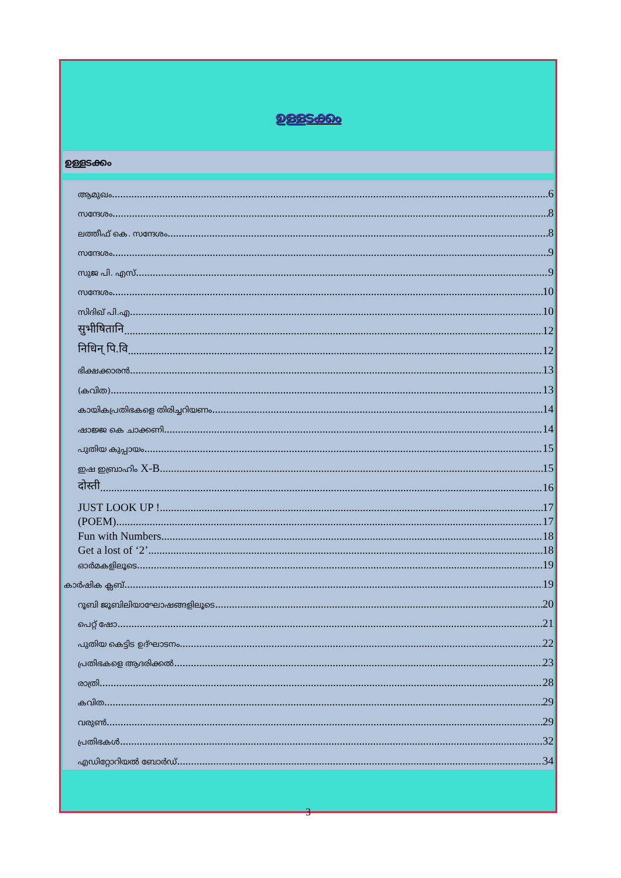ഉള്ളടക്കം
ഉള്ളടക്കം
ആമുഖം 6
സന്ദേശം 8
ലത്തീഫ് കെ. സന്ദേശം 8
സന്ദേശം 9
സുജ പി. എസ് 9
സന്ദേശം 10
സിദിഖ് പി.എ 10
सुभीषितानि 12
निधिन् पि.वि 12
ഭിക്ഷക്കാരൻ 13
(കവിത) 13
കായികപ്രതിഭകളെ തിരിച്ചറിയണം 14
ഷാജ്ജ കെ ചാക്കണി 14
പുതിയ കുപ്പായം 15
ഇഷ ഇബ്രാഹിം X-B 15
दोस्ती 16
JUST LOOK UP ! 17
(POEM) 17
Fun with Numbers 18
Get a lost of ‘2’ 18
ഓർമകളിലൂടെ 19
കാർഷിക ക്ലബ് 19
റൂബി ജൂബിലിയാഘോഷങ്ങളിലൂടെ 20
പെറ്റ് ഷോ 21
പുതിയ കെട്ടിട ഉദ്ഘാടനം 22
പ്രതിഭകളെ ആദരിക്കൽ 23
രാത്രി 28
കവിത 29
വരുൺ 29
പ്രതിഭകൾ 32
എഡിറ്റോറിയൽ ബോർഡ് 34
3